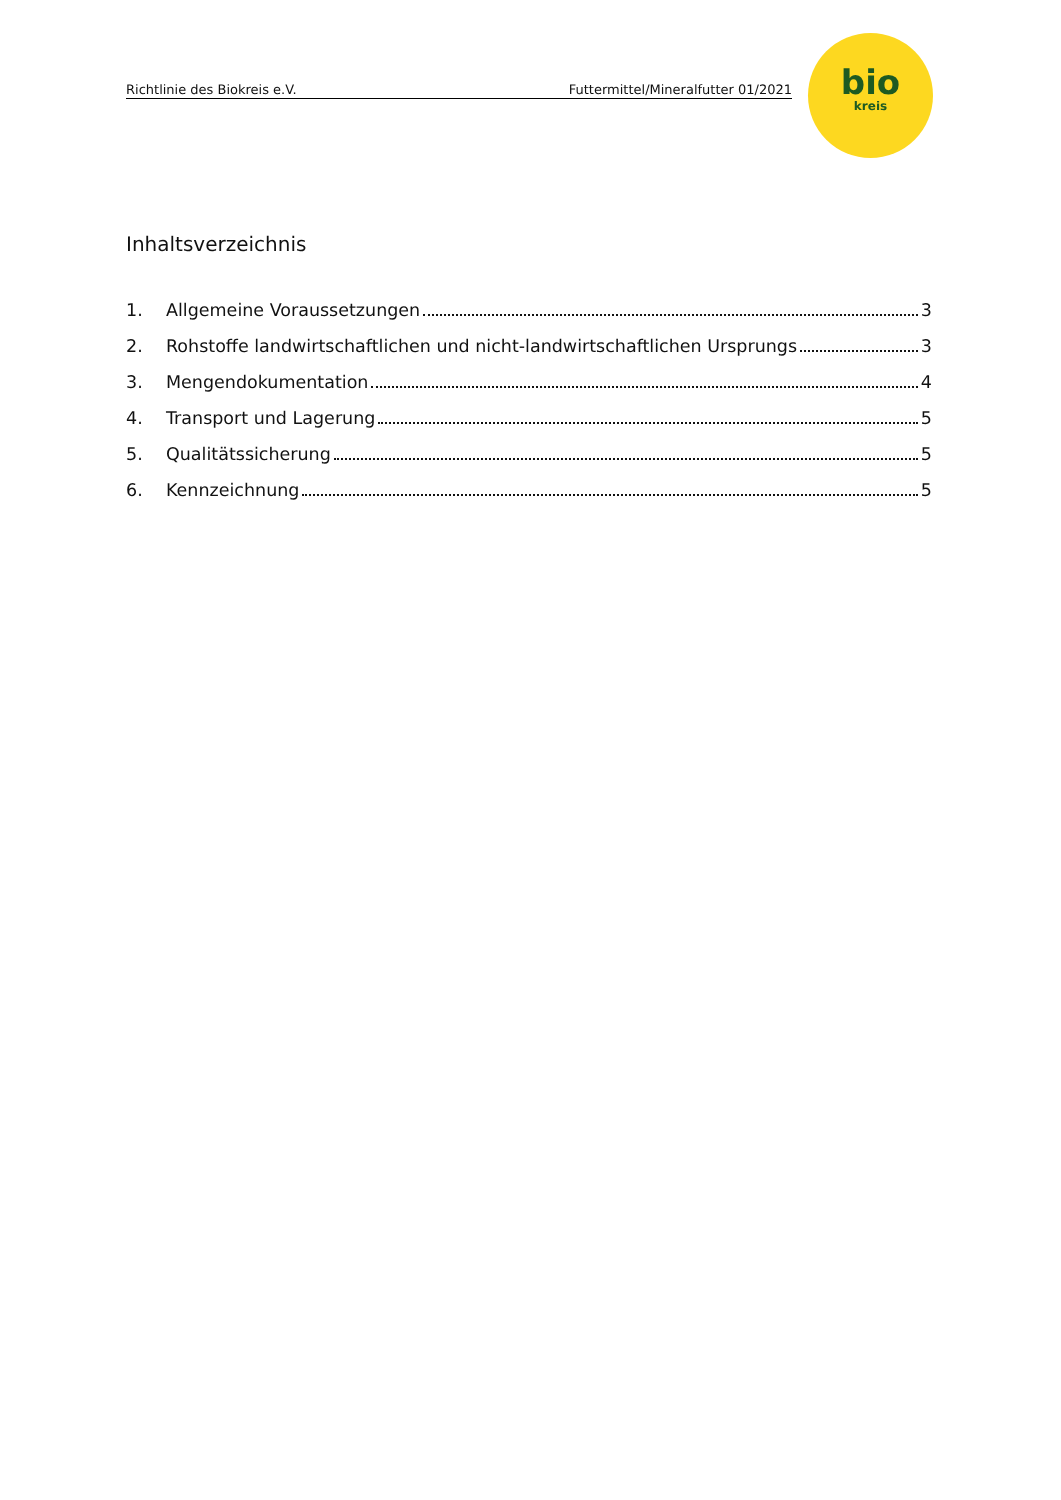Richtlinie des Biokreis e.V. Futtermittel/Mineralfutter 01/2021
bio
kreis
Inhaltsverzeichnis
1. Allgemeine Voraussetzungen 3
2. Rohstoffe landwirtschaftlichen und nicht-landwirtschaftlichen Ursprungs 3
3. Mengendokumentation 4
4. Transport und Lagerung 5
5. Qualitätssicherung 5
6. Kennzeichnung 5